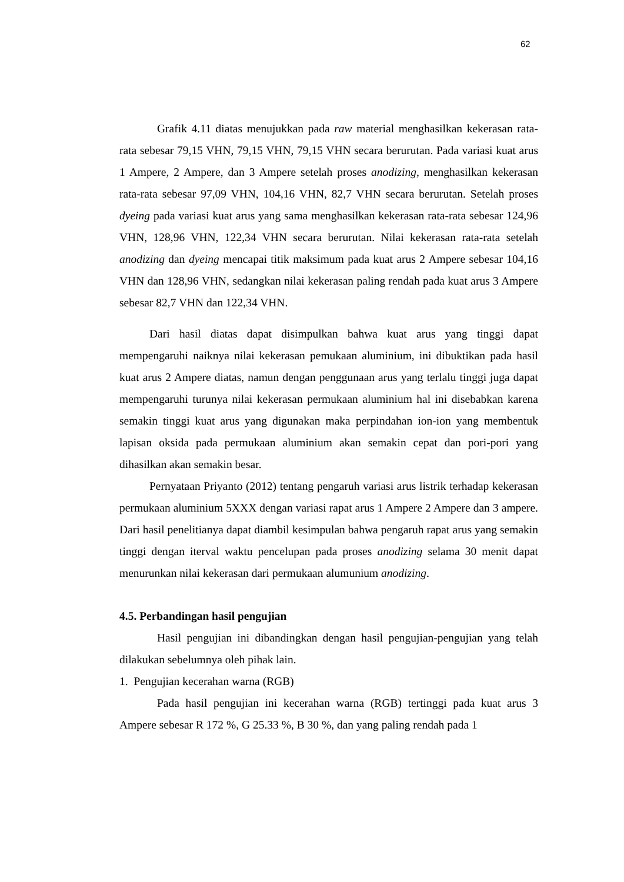62
Grafik 4.11 diatas menujukkan pada raw material menghasilkan kekerasan rata-rata sebesar 79,15 VHN, 79,15 VHN, 79,15 VHN secara berurutan. Pada variasi kuat arus 1 Ampere, 2 Ampere, dan 3 Ampere setelah proses anodizing, menghasilkan kekerasan rata-rata sebesar 97,09 VHN, 104,16 VHN, 82,7 VHN secara berurutan. Setelah proses dyeing pada variasi kuat arus yang sama menghasilkan kekerasan rata-rata sebesar 124,96 VHN, 128,96 VHN, 122,34 VHN secara berurutan. Nilai kekerasan rata-rata setelah anodizing dan dyeing mencapai titik maksimum pada kuat arus 2 Ampere sebesar 104,16 VHN dan 128,96 VHN, sedangkan nilai kekerasan paling rendah pada kuat arus 3 Ampere sebesar 82,7 VHN dan 122,34 VHN.
Dari hasil diatas dapat disimpulkan bahwa kuat arus yang tinggi dapat mempengaruhi naiknya nilai kekerasan pemukaan aluminium, ini dibuktikan pada hasil kuat arus 2 Ampere diatas, namun dengan penggunaan arus yang terlalu tinggi juga dapat mempengaruhi turunya nilai kekerasan permukaan aluminium hal ini disebabkan karena semakin tinggi kuat arus yang digunakan maka perpindahan ion-ion yang membentuk lapisan oksida pada permukaan aluminium akan semakin cepat dan pori-pori yang dihasilkan akan semakin besar.
Pernyataan Priyanto (2012) tentang pengaruh variasi arus listrik terhadap kekerasan permukaan aluminium 5XXX dengan variasi rapat arus 1 Ampere 2 Ampere dan 3 ampere. Dari hasil penelitianya dapat diambil kesimpulan bahwa pengaruh rapat arus yang semakin tinggi dengan iterval waktu pencelupan pada proses anodizing selama 30 menit dapat menurunkan nilai kekerasan dari permukaan alumunium anodizing.
4.5. Perbandingan hasil pengujian
Hasil pengujian ini dibandingkan dengan hasil pengujian-pengujian yang telah dilakukan sebelumnya oleh pihak lain.
1. Pengujian kecerahan warna (RGB)
Pada hasil pengujian ini kecerahan warna (RGB) tertinggi pada kuat arus 3 Ampere sebesar R 172 %, G 25.33 %, B 30 %, dan yang paling rendah pada 1